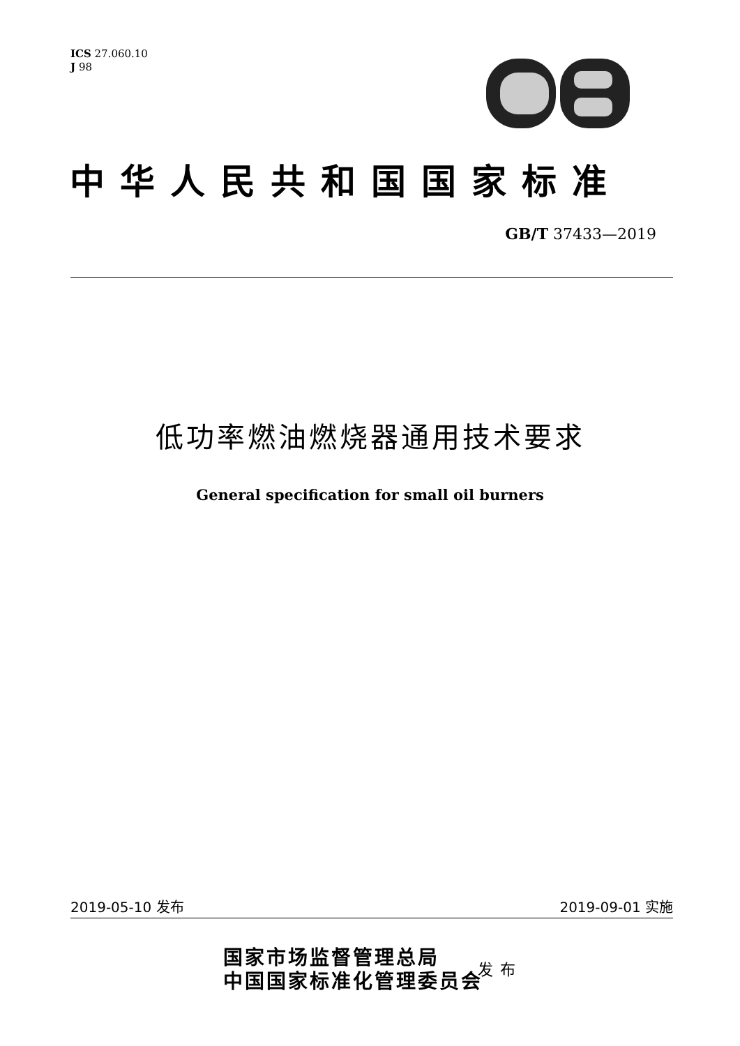ICS 27.060.10
J 98
中华人民共和国国家标准
GB/T 37433—2019
低功率燃油燃烧器通用技术要求
General specification for small oil burners
2019-05-10 发布 2019-09-01 实施
国家市场监督管理总局
中国国家标准化管理委员会
发布